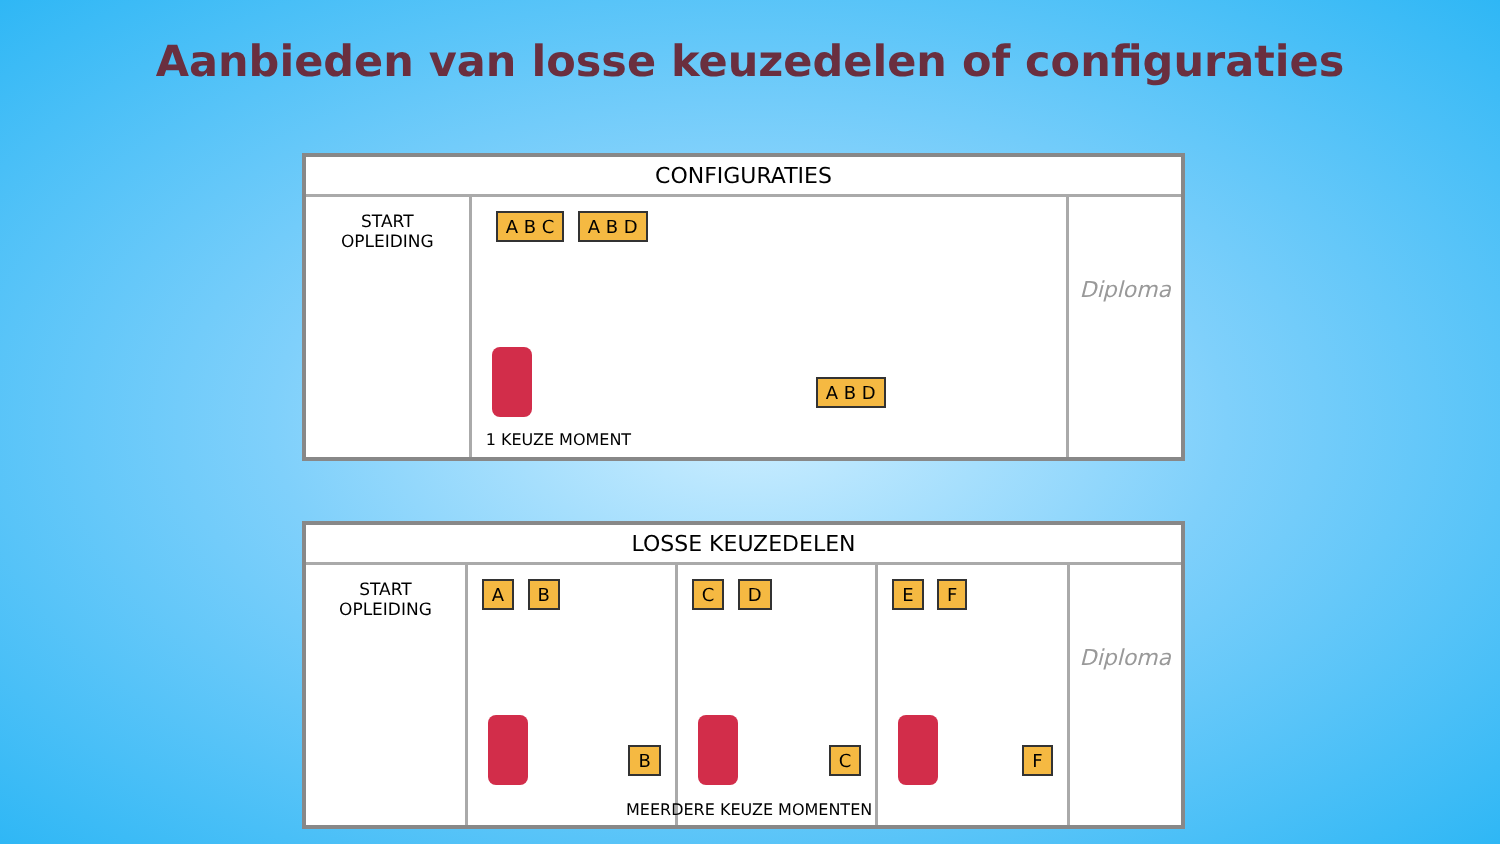Aanbieden van losse keuzedelen of configuraties
CONFIGURATIES
START
OPLEIDING
A B C A B D
A B D
1 KEUZE MOMENT
Diploma
LOSSE KEUZEDELEN
START
OPLEIDING
A B
B
C D
C
E F
F
Diploma
MEERDERE KEUZE MOMENTEN